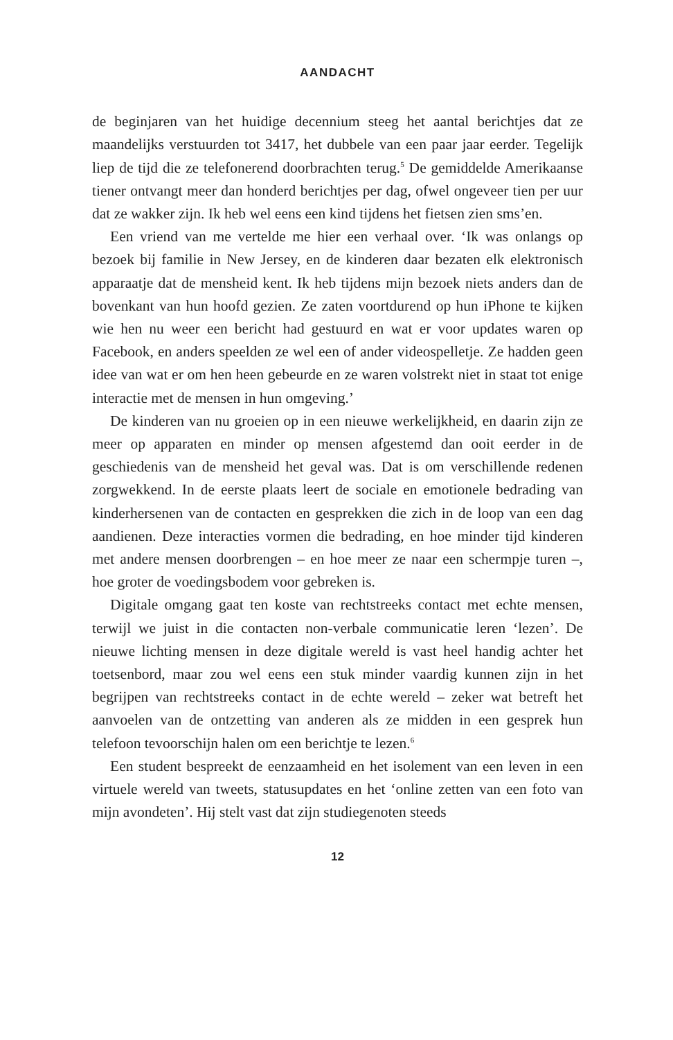AANDACHT
de beginjaren van het huidige decennium steeg het aantal berichtjes dat ze maandelijks verstuurden tot 3417, het dubbele van een paar jaar eerder. Tegelijk liep de tijd die ze telefonerend doorbrachten terug.<sup>5</sup> De gemiddelde Amerikaanse tiener ontvangt meer dan honderd berichtjes per dag, ofwel ongeveer tien per uur dat ze wakker zijn. Ik heb wel eens een kind tijdens het fietsen zien sms’en.
Een vriend van me vertelde me hier een verhaal over. ‘Ik was onlangs op bezoek bij familie in New Jersey, en de kinderen daar bezaten elk elektronisch apparaatje dat de mensheid kent. Ik heb tijdens mijn bezoek niets anders dan de bovenkant van hun hoofd gezien. Ze zaten voortdurend op hun iPhone te kijken wie hen nu weer een bericht had gestuurd en wat er voor updates waren op Facebook, en anders speelden ze wel een of ander videospelletje. Ze hadden geen idee van wat er om hen heen gebeurde en ze waren volstrekt niet in staat tot enige interactie met de mensen in hun omgeving.’
De kinderen van nu groeien op in een nieuwe werkelijkheid, en daarin zijn ze meer op apparaten en minder op mensen afgestemd dan ooit eerder in de geschiedenis van de mensheid het geval was. Dat is om verschillende redenen zorgwekkend. In de eerste plaats leert de sociale en emotionele bedrading van kinderhersenen van de contacten en gesprekken die zich in de loop van een dag aandienen. Deze interacties vormen die bedrading, en hoe minder tijd kinderen met andere mensen doorbrengen – en hoe meer ze naar een schermpje turen –, hoe groter de voedingsbodem voor gebreken is.
Digitale omgang gaat ten koste van rechtstreeks contact met echte mensen, terwijl we juist in die contacten non-verbale communicatie leren ‘lezen’. De nieuwe lichting mensen in deze digitale wereld is vast heel handig achter het toetsenbord, maar zou wel eens een stuk minder vaardig kunnen zijn in het begrijpen van rechtstreeks contact in de echte wereld – zeker wat betreft het aanvoelen van de ontzetting van anderen als ze midden in een gesprek hun telefoon tevoorschijn halen om een berichtje te lezen.<sup>6</sup>
Een student bespreekt de eenzaamheid en het isolement van een leven in een virtuele wereld van tweets, statusupdates en het ‘online zetten van een foto van mijn avondeten’. Hij stelt vast dat zijn studiegenoten steeds
12